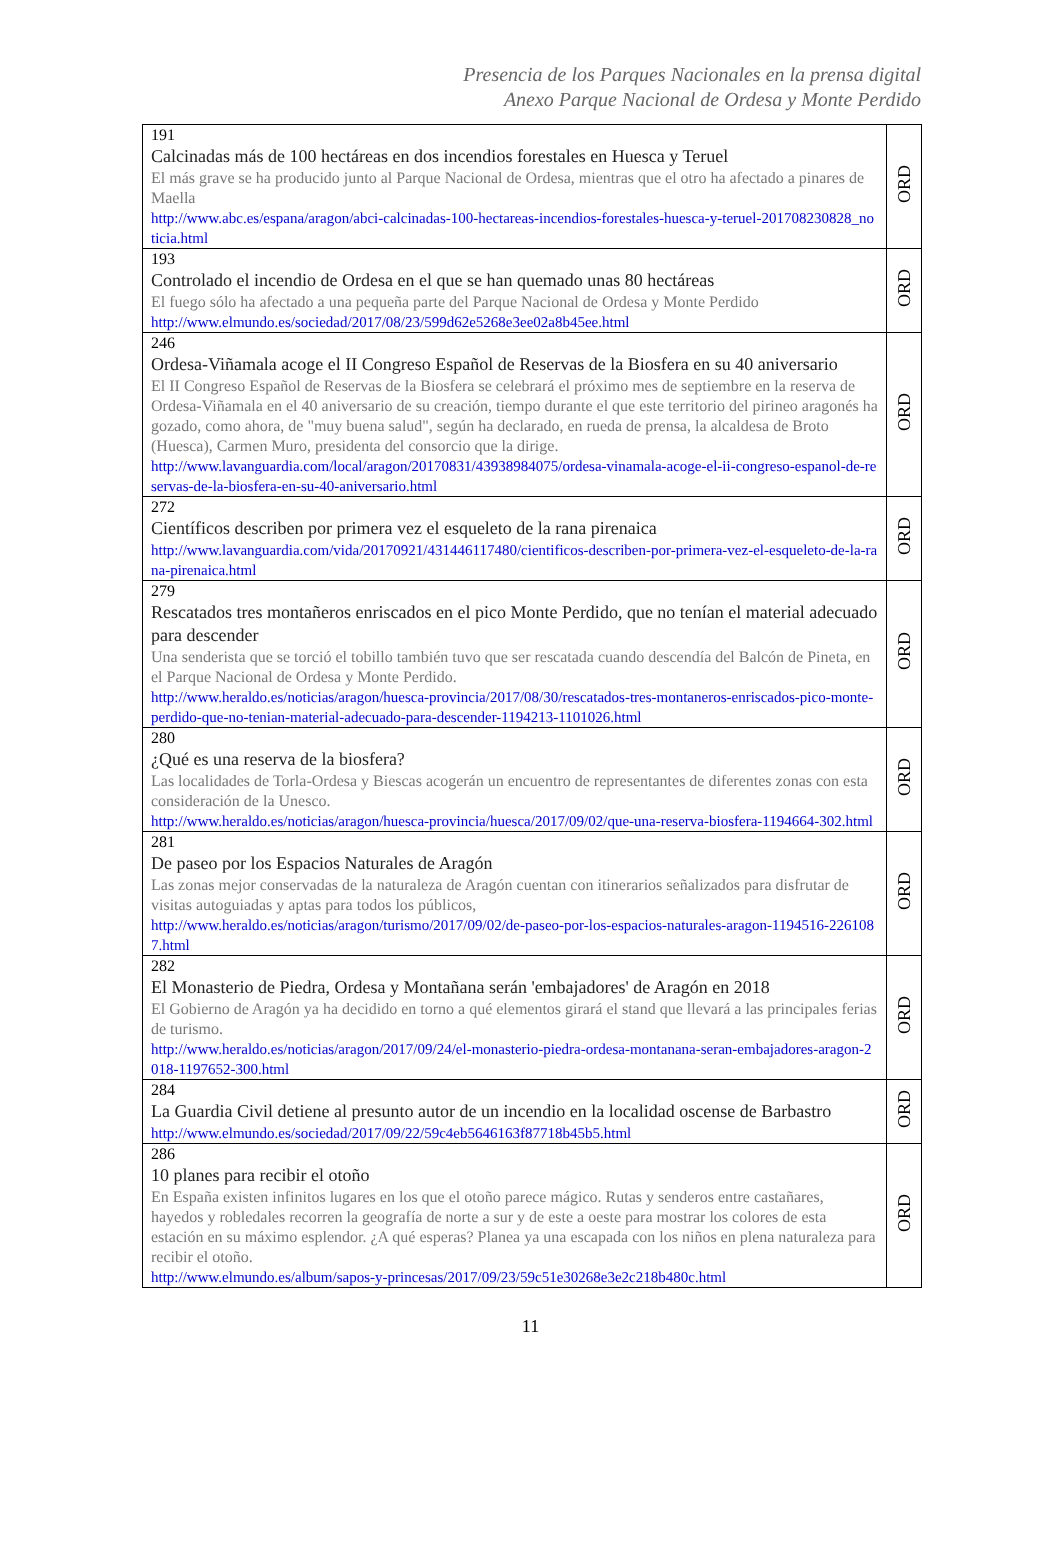Presencia de los Parques Nacionales en la prensa digital
Anexo Parque Nacional de Ordesa y Monte Perdido
| 191 Calcinadas más de 100 hectáreas en dos incendios forestales en Huesca y Teruel El más grave se ha producido junto al Parque Nacional de Ordesa, mientras que el otro ha afectado a pinares de Maella http://www.abc.es/espana/aragon/abci-calcinadas-100-hectareas-incendios-forestales-huesca-y-teruel-201708230828_noticia.html | ORD |
| 193 Controlado el incendio de Ordesa en el que se han quemado unas 80 hectáreas El fuego sólo ha afectado a una pequeña parte del Parque Nacional de Ordesa y Monte Perdido http://www.elmundo.es/sociedad/2017/08/23/599d62e5268e3ee02a8b45ee.html | ORD |
| 246 Ordesa-Viñamala acoge el II Congreso Español de Reservas de la Biosfera en su 40 aniversario El II Congreso Español de Reservas de la Biosfera se celebrará el próximo mes de septiembre en la reserva de Ordesa-Viñamala en el 40 aniversario de su creación, tiempo durante el que este territorio del pirineo aragonés ha gozado, como ahora, de "muy buena salud", según ha declarado, en rueda de prensa, la alcaldesa de Broto (Huesca), Carmen Muro, presidenta del consorcio que la dirige. http://www.lavanguardia.com/local/aragon/20170831/43938984075/ordesa-vinamala-acoge-el-ii-congreso-espanol-de-reservas-de-la-biosfera-en-su-40-aniversario.html | ORD |
| 272 Científicos describen por primera vez el esqueleto de la rana pirenaica http://www.lavanguardia.com/vida/20170921/431446117480/cientificos-describen-por-primera-vez-el-esqueleto-de-la-rana-pirenaica.html | ORD |
| 279 Rescatados tres montañeros enriscados en el pico Monte Perdido, que no tenían el material adecuado para descender Una senderista que se torció el tobillo también tuvo que ser rescatada cuando descendía del Balcón de Pineta, en el Parque Nacional de Ordesa y Monte Perdido. http://www.heraldo.es/noticias/aragon/huesca-provincia/2017/08/30/rescatados-tres-montaneros-enriscados-pico-monte-perdido-que-no-tenian-material-adecuado-para-descender-1194213-1101026.html | ORD |
| 280 ¿Qué es una reserva de la biosfera? Las localidades de Torla-Ordesa y Biescas acogerán un encuentro de representantes de diferentes zonas con esta consideración de la Unesco. http://www.heraldo.es/noticias/aragon/huesca-provincia/huesca/2017/09/02/que-una-reserva-biosfera-1194664-302.html | ORD |
| 281 De paseo por los Espacios Naturales de Aragón Las zonas mejor conservadas de la naturaleza de Aragón cuentan con itinerarios señalizados para disfrutar de visitas autoguiadas y aptas para todos los públicos, http://www.heraldo.es/noticias/aragon/turismo/2017/09/02/de-paseo-por-los-espacios-naturales-aragon-1194516-2261087.html | ORD |
| 282 El Monasterio de Piedra, Ordesa y Montañana serán 'embajadores' de Aragón en 2018 El Gobierno de Aragón ya ha decidido en torno a qué elementos girará el stand que llevará a las principales ferias de turismo. http://www.heraldo.es/noticias/aragon/2017/09/24/el-monasterio-piedra-ordesa-montanana-seran-embajadores-aragon-2018-1197652-300.html | ORD |
| 284 La Guardia Civil detiene al presunto autor de un incendio en la localidad oscense de Barbastro http://www.elmundo.es/sociedad/2017/09/22/59c4eb5646163f87718b45b5.html | ORD |
| 286 10 planes para recibir el otoño En España existen infinitos lugares en los que el otoño parece mágico. Rutas y senderos entre castañares, hayedos y robledales recorren la geografía de norte a sur y de este a oeste para mostrar los colores de esta estación en su máximo esplendor. ¿A qué esperas? Planea ya una escapada con los niños en plena naturaleza para recibir el otoño. http://www.elmundo.es/album/sapos-y-princesas/2017/09/23/59c51e30268e3e2c218b480c.html | ORD |
11